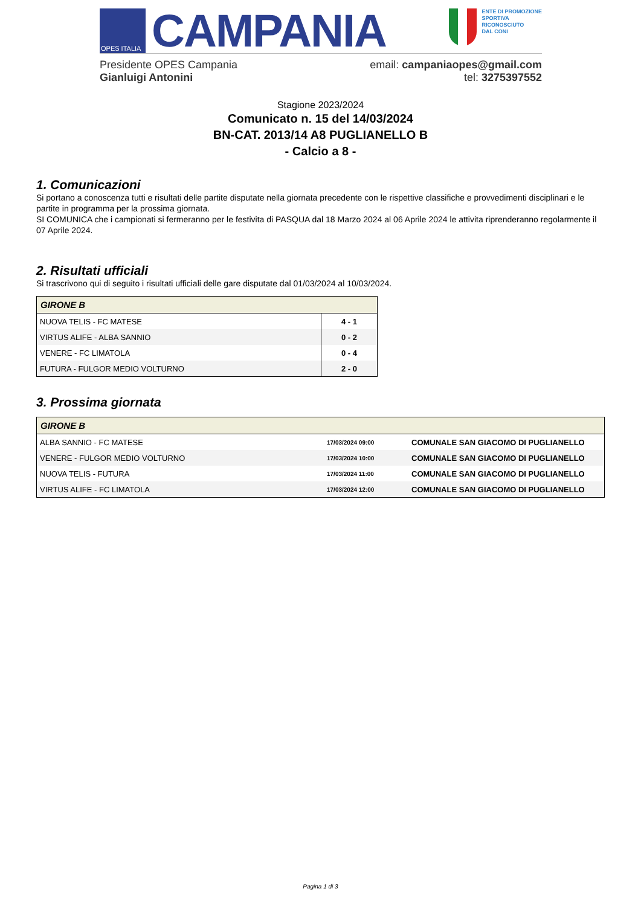OPES ITALIA
CAMPANIA
ENTE DI PROMOZIONE
SPORTIVA
RICONOSCIUTO
DAL CONI
Presidente OPES Campania
Gianluigi Antonini
email: campaniaopes@gmail.com
tel: 3275397552
Stagione 2023/2024
Comunicato n. 15 del 14/03/2024
BN-CAT. 2013/14 A8 PUGLIANELLO B
- Calcio a 8 -
1. Comunicazioni
Si portano a conoscenza tutti e risultati delle partite disputate nella giornata precedente con le rispettive classifiche e provvedimenti disciplinari e le partite in programma per la prossima giornata.
SI COMUNICA che i campionati si fermeranno per le festivita di PASQUA dal 18 Marzo 2024 al 06 Aprile 2024 le attivita riprenderanno regolarmente il 07 Aprile 2024.
2. Risultati ufficiali
Si trascrivono qui di seguito i risultati ufficiali delle gare disputate dal 01/03/2024 al 10/03/2024.
| GIRONE B | |
| --- | --- |
| NUOVA TELIS - FC MATESE | 4 - 1 |
| VIRTUS ALIFE - ALBA SANNIO | 0 - 2 |
| VENERE - FC LIMATOLA | 0 - 4 |
| FUTURA - FULGOR MEDIO VOLTURNO | 2 - 0 |
3. Prossima giornata
| GIRONE B | | |
| --- | --- | --- |
| ALBA SANNIO - FC MATESE | 17/03/2024 09:00 | COMUNALE SAN GIACOMO DI PUGLIANELLO |
| VENERE - FULGOR MEDIO VOLTURNO | 17/03/2024 10:00 | COMUNALE SAN GIACOMO DI PUGLIANELLO |
| NUOVA TELIS - FUTURA | 17/03/2024 11:00 | COMUNALE SAN GIACOMO DI PUGLIANELLO |
| VIRTUS ALIFE - FC LIMATOLA | 17/03/2024 12:00 | COMUNALE SAN GIACOMO DI PUGLIANELLO |
Pagina 1 di 3